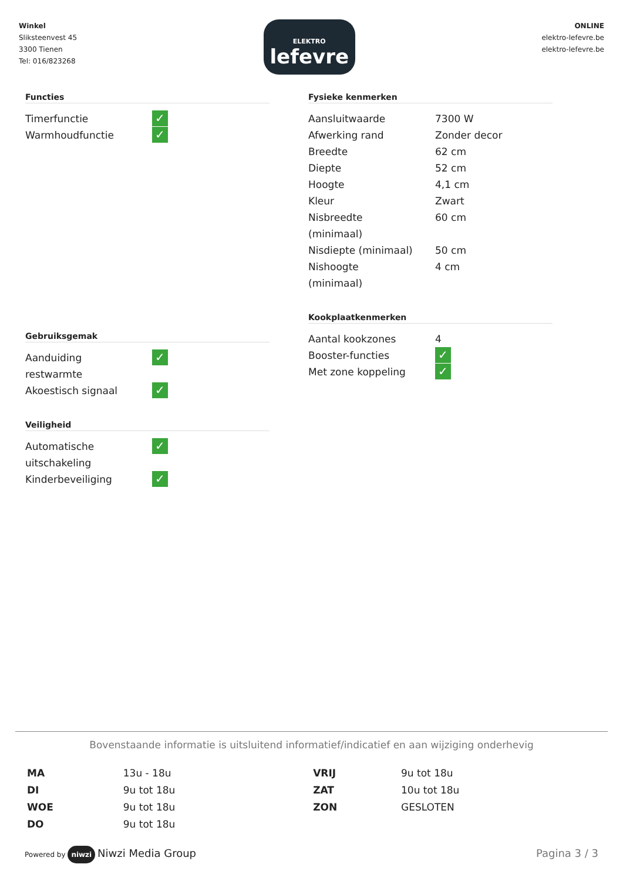Winkel
Sliksteenvest 45
3300 Tienen
Tel: 016/823268
ELEKTRO
lefevre
ONLINE
elektro-lefevre.be
elektro-lefevre.be
Functies
| Timerfunctie | ✓ |
| Warmhoudfunctie | ✓ |
Gebruiksgemak
| Aanduiding restwarmte | ✓ |
| Akoestisch signaal | ✓ |
Veiligheid
| Automatische uitschakeling | ✓ |
| Kinderbeveiliging | ✓ |
Fysieke kenmerken
| Aansluitwaarde | 7300 W |
| Afwerking rand | Zonder decor |
| Breedte | 62 cm |
| Diepte | 52 cm |
| Hoogte | 4,1 cm |
| Kleur | Zwart |
| Nisbreedte (minimaal) | 60 cm |
| Nisdiepte (minimaal) | 50 cm |
| Nishoogte (minimaal) | 4 cm |
Kookplaatkenmerken
| Aantal kookzones | 4 |
| Booster-functies | ✓ |
| Met zone koppeling | ✓ |
Bovenstaande informatie is uitsluitend informatief/indicatief en aan wijziging onderhevig
| MA | 13u - 18u | VRIJ | 9u tot 18u |
| DI | 9u tot 18u | ZAT | 10u tot 18u |
| WOE | 9u tot 18u | ZON | GESLOTEN |
| DO | 9u tot 18u | | |
Powered by niwzi Niwzi Media Group
Pagina 3 / 3